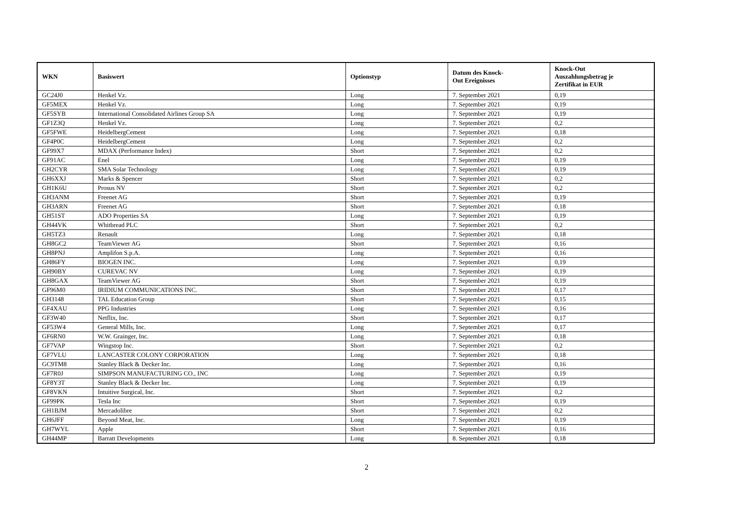| WKN | Basiswert | Optionstyp | Datum des Knock- Out Ereignisses | Knock-Out Auszahlungsbetrag je Zertifikat in EUR |
| --- | --- | --- | --- | --- |
| GC24J0 | Henkel Vz. | Long | 7. September 2021 | 0,19 |
| GF5MEX | Henkel Vz. | Long | 7. September 2021 | 0,19 |
| GF5SYB | International Consolidated Airlines Group SA | Long | 7. September 2021 | 0,19 |
| GF1Z3Q | Henkel Vz. | Long | 7. September 2021 | 0,2 |
| GF5FWE | HeidelbergCement | Long | 7. September 2021 | 0,18 |
| GF4P0C | HeidelbergCement | Long | 7. September 2021 | 0,2 |
| GF99X7 | MDAX (Performance Index) | Short | 7. September 2021 | 0,2 |
| GF91AC | Enel | Long | 7. September 2021 | 0,19 |
| GH2CYR | SMA Solar Technology | Long | 7. September 2021 | 0,19 |
| GH6XXJ | Marks & Spencer | Short | 7. September 2021 | 0,2 |
| GH1K6U | Prosus NV | Short | 7. September 2021 | 0,2 |
| GH3ANM | Freenet AG | Short | 7. September 2021 | 0,19 |
| GH3ARN | Freenet AG | Short | 7. September 2021 | 0,18 |
| GH51ST | ADO Properties SA | Long | 7. September 2021 | 0,19 |
| GH44VK | Whitbread PLC | Short | 7. September 2021 | 0,2 |
| GH5TZ3 | Renault | Long | 7. September 2021 | 0,18 |
| GH8GC2 | TeamViewer AG | Short | 7. September 2021 | 0,16 |
| GH8PNJ | Amplifon S.p.A. | Long | 7. September 2021 | 0,16 |
| GH86FY | BIOGEN INC. | Long | 7. September 2021 | 0,19 |
| GH90BY | CUREVAC NV | Long | 7. September 2021 | 0,19 |
| GH8GAX | TeamViewer AG | Short | 7. September 2021 | 0,19 |
| GF96M0 | IRIDIUM COMMUNICATIONS INC. | Short | 7. September 2021 | 0,17 |
| GH3148 | TAL Education Group | Short | 7. September 2021 | 0,15 |
| GF4XAU | PPG Industries | Long | 7. September 2021 | 0,16 |
| GF3W40 | Netflix, Inc. | Short | 7. September 2021 | 0,17 |
| GF53W4 | General Mills, Inc. | Long | 7. September 2021 | 0,17 |
| GF6RN0 | W.W. Grainger, Inc. | Long | 7. September 2021 | 0,18 |
| GF7VAP | Wingstop Inc. | Short | 7. September 2021 | 0,2 |
| GF7VLU | LANCASTER COLONY CORPORATION | Long | 7. September 2021 | 0,18 |
| GC9TM8 | Stanley Black & Decker Inc. | Long | 7. September 2021 | 0,16 |
| GF7R0J | SIMPSON MANUFACTURING CO., INC | Long | 7. September 2021 | 0,19 |
| GF8Y3T | Stanley Black & Decker Inc. | Long | 7. September 2021 | 0,19 |
| GF8VKN | Intuitive Surgical, Inc. | Short | 7. September 2021 | 0,2 |
| GF99PK | Tesla Inc | Short | 7. September 2021 | 0,19 |
| GH1BJM | Mercadolibre | Short | 7. September 2021 | 0,2 |
| GH6JFF | Beyond Meat, Inc. | Long | 7. September 2021 | 0,19 |
| GH7WYL | Apple | Short | 7. September 2021 | 0,16 |
| GH44MP | Barratt Developments | Long | 8. September 2021 | 0,18 |
2